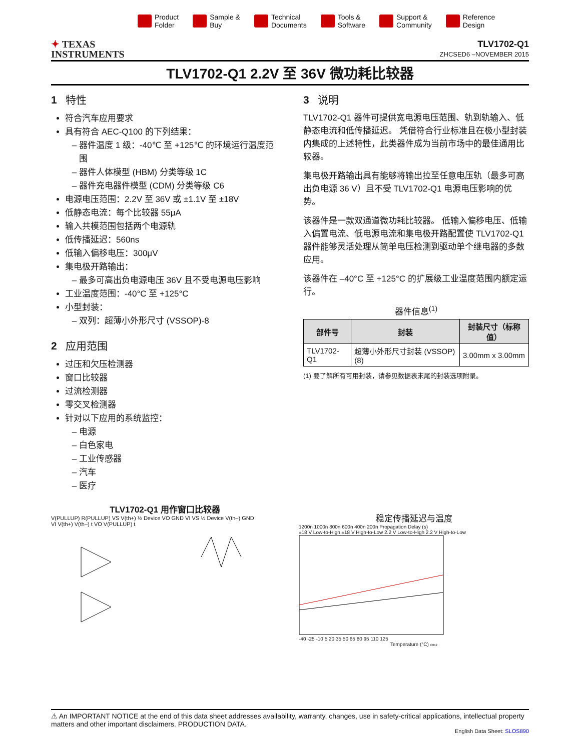Product
Folder
Sample &
Buy
Technical
Documents
Tools &
Software
Support &
Community
Reference
Design
✦ TEXAS
INSTRUMENTS
TLV1702-Q1
ZHCSED6 –NOVEMBER 2015
TLV1702-Q1 2.2V 至 36V 微功耗比较器
1 特性
符合汽车应用要求
具有符合 AEC-Q100 的下列结果：
器件温度 1 级：-40℃ 至 +125℃ 的环境运行温度范围
器件人体模型 (HBM) 分类等级 1C
器件充电器件模型 (CDM) 分类等级 C6
电源电压范围：2.2V 至 36V 或 ±1.1V 至 ±18V
低静态电流：每个比较器 55μA
输入共模范围包括两个电源轨
低传播延迟：560ns
低输入偏移电压：300μV
集电极开路输出：
最多可高出负电源电压 36V 且不受电源电压影响
工业温度范围：-40°C 至 +125°C
小型封装：
双列：超薄小外形尺寸 (VSSOP)-8
2 应用范围
过压和欠压检测器
窗口比较器
过流检测器
零交叉检测器
针对以下应用的系统监控：
电源
白色家电
工业传感器
汽车
医疗
3 说明
TLV1702-Q1 器件可提供宽电源电压范围、轨到轨输入、低静态电流和低传播延迟。 凭借符合行业标准且在极小型封装内集成的上述特性，此类器件成为当前市场中的最佳通用比较器。
集电极开路输出具有能够将输出拉至任意电压轨（最多可高出负电源 36 V）且不受 TLV1702-Q1 电源电压影响的优势。
该器件是一款双通道微功耗比较器。 低输入偏移电压、低输入偏置电流、低电源电流和集电极开路配置使 TLV1702-Q1 器件能够灵活处理从简单电压检测到驱动单个继电器的多数应用。
该器件在 –40°C 至 +125°C 的扩展级工业温度范围内额定运行。
器件信息<sup>(1)</sup>
| 部件号 | 封装 | 封装尺寸（标称值） |
| --- | --- | --- |
| TLV1702-Q1 | 超薄小外形尺寸封装 (VSSOP) (8) | 3.00mm x 3.00mm |
(1) 要了解所有可用封装，请参见数据表末尾的封装选项附录。
TLV1702-Q1 用作窗口比较器
V(PULLUP) R(PULLUP) VS V(th+) ½ Device VO GND VI VS ½ Device V(th–) GND
VI V(th+) V(th–) t VO V(PULLUP) t
稳定传播延迟与温度
1200n 1000n 800n 600n 400n 200n Propagation Delay (s)
±18 V Low-to-High ±18 V High-to-Low 2.2 V Low-to-High 2.2 V High-to-Low
-40 -25 -10 5 20 35 50 65 80 95 110 125
Temperature (°C) C012
⚠ An IMPORTANT NOTICE at the end of this data sheet addresses availability, warranty, changes, use in safety-critical applications, intellectual property matters and other important disclaimers. PRODUCTION DATA.
English Data Sheet: SLOS890